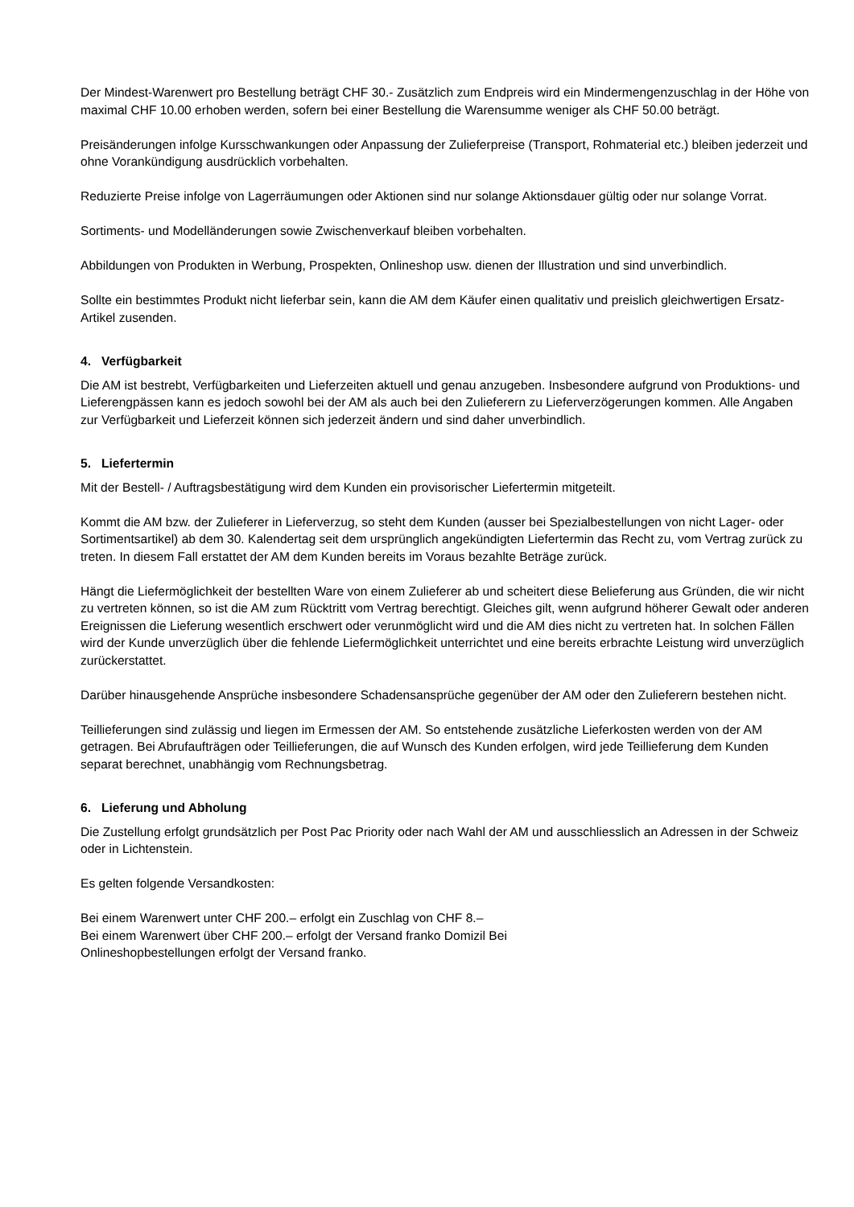Der Mindest-Warenwert pro Bestellung beträgt CHF 30.- Zusätzlich zum Endpreis wird ein Mindermengenzuschlag in der Höhe von maximal CHF 10.00 erhoben werden, sofern bei einer Bestellung die Warensumme weniger als CHF 50.00 beträgt.
Preisänderungen infolge Kursschwankungen oder Anpassung der Zulieferpreise (Transport, Rohmaterial etc.) bleiben jederzeit und ohne Vorankündigung ausdrücklich vorbehalten.
Reduzierte Preise infolge von Lagerräumungen oder Aktionen sind nur solange Aktionsdauer gültig oder nur solange Vorrat.
Sortiments- und Modelländerungen sowie Zwischenverkauf bleiben vorbehalten.
Abbildungen von Produkten in Werbung, Prospekten, Onlineshop usw. dienen der Illustration und sind unverbindlich.
Sollte ein bestimmtes Produkt nicht lieferbar sein, kann die AM dem Käufer einen qualitativ und preislich gleichwertigen Ersatz-Artikel zusenden.
4. Verfügbarkeit
Die AM ist bestrebt, Verfügbarkeiten und Lieferzeiten aktuell und genau anzugeben. Insbesondere aufgrund von Produktions- und Lieferengpässen kann es jedoch sowohl bei der AM als auch bei den Zulieferern zu Lieferverzögerungen kommen. Alle Angaben zur Verfügbarkeit und Lieferzeit können sich jederzeit ändern und sind daher unverbindlich.
5. Liefertermin
Mit der Bestell- / Auftragsbestätigung wird dem Kunden ein provisorischer Liefertermin mitgeteilt.
Kommt die AM bzw. der Zulieferer in Lieferverzug, so steht dem Kunden (ausser bei Spezialbestellungen von nicht Lager- oder Sortimentsartikel) ab dem 30. Kalendertag seit dem ursprünglich angekündigten Liefertermin das Recht zu, vom Vertrag zurück zu treten. In diesem Fall erstattet der AM dem Kunden bereits im Voraus bezahlte Beträge zurück.
Hängt die Liefermöglichkeit der bestellten Ware von einem Zulieferer ab und scheitert diese Belieferung aus Gründen, die wir nicht zu vertreten können, so ist die AM zum Rücktritt vom Vertrag berechtigt. Gleiches gilt, wenn aufgrund höherer Gewalt oder anderen Ereignissen die Lieferung wesentlich erschwert oder verunmöglicht wird und die AM dies nicht zu vertreten hat. In solchen Fällen wird der Kunde unverzüglich über die fehlende Liefermöglichkeit unterrichtet und eine bereits erbrachte Leistung wird unverzüglich zurückerstattet.
Darüber hinausgehende Ansprüche insbesondere Schadensansprüche gegenüber der AM oder den Zulieferern bestehen nicht.
Teillieferungen sind zulässig und liegen im Ermessen der AM. So entstehende zusätzliche Lieferkosten werden von der AM getragen. Bei Abrufaufträgen oder Teillieferungen, die auf Wunsch des Kunden erfolgen, wird jede Teillieferung dem Kunden separat berechnet, unabhängig vom Rechnungsbetrag.
6. Lieferung und Abholung
Die Zustellung erfolgt grundsätzlich per Post Pac Priority oder nach Wahl der AM und ausschliesslich an Adressen in der Schweiz oder in Lichtenstein.
Es gelten folgende Versandkosten:
Bei einem Warenwert unter CHF 200.– erfolgt ein Zuschlag von CHF 8.–
Bei einem Warenwert über CHF 200.– erfolgt der Versand franko Domizil Bei
Onlineshopbestellungen erfolgt der Versand franko.